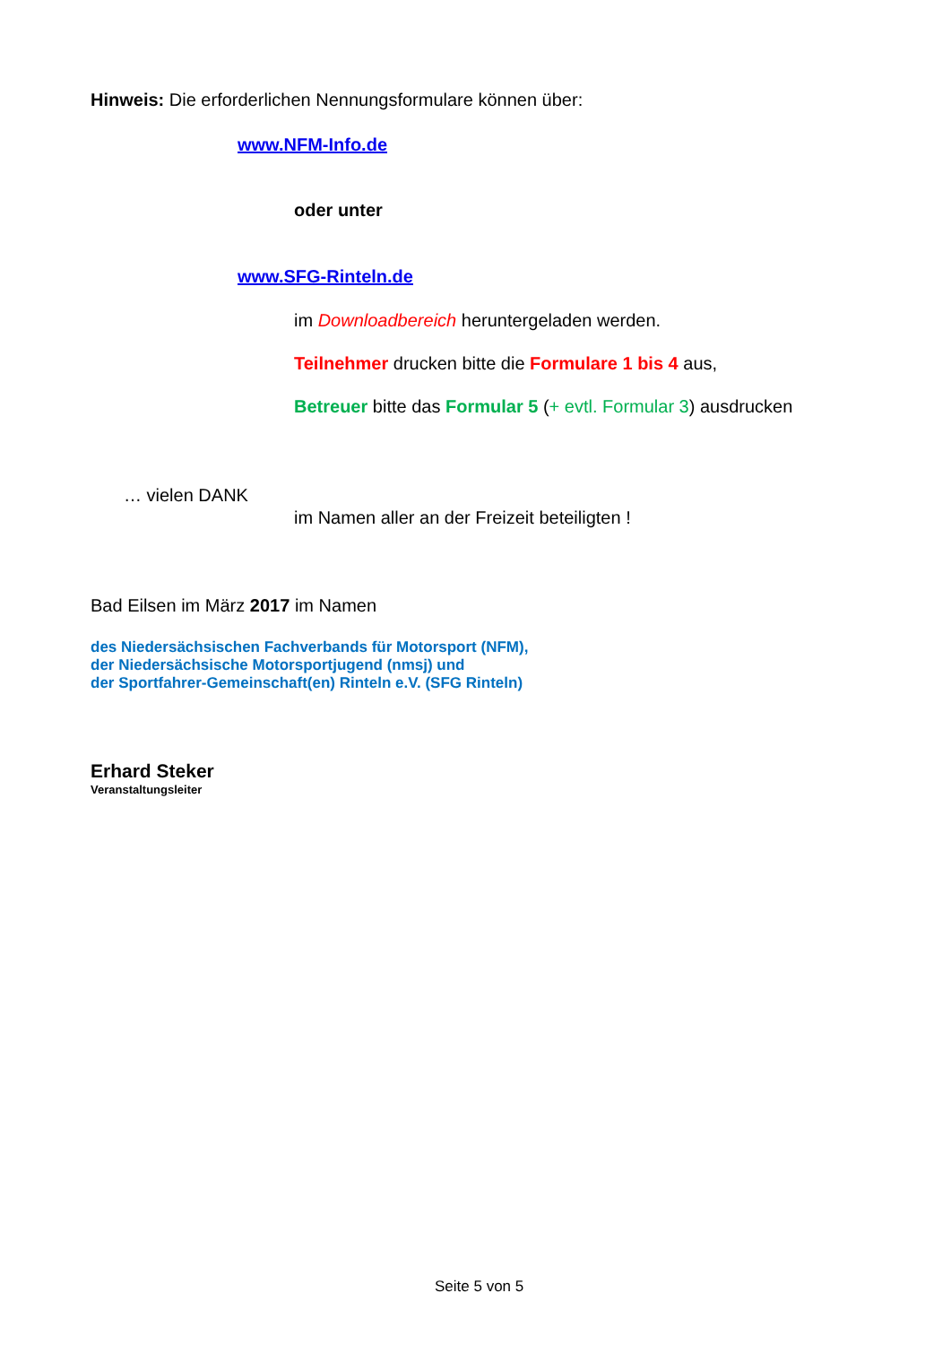Hinweis: Die erforderlichen Nennungsformulare können über:
www.NFM-Info.de
oder unter
www.SFG-Rinteln.de
im Downloadbereich heruntergeladen werden.
Teilnehmer drucken bitte die Formulare 1 bis 4 aus,
Betreuer bitte das Formular 5 (+ evtl. Formular 3) ausdrucken
… vielen DANK
im Namen aller an der Freizeit beteiligten !
Bad Eilsen im März 2017 im Namen
des Niedersächsischen Fachverbands für Motorsport (NFM),
der Niedersächsische Motorsportjugend (nmsj) und
der Sportfahrer-Gemeinschaft(en) Rinteln e.V. (SFG Rinteln)
Erhard Steker
Veranstaltungsleiter
Seite 5 von 5